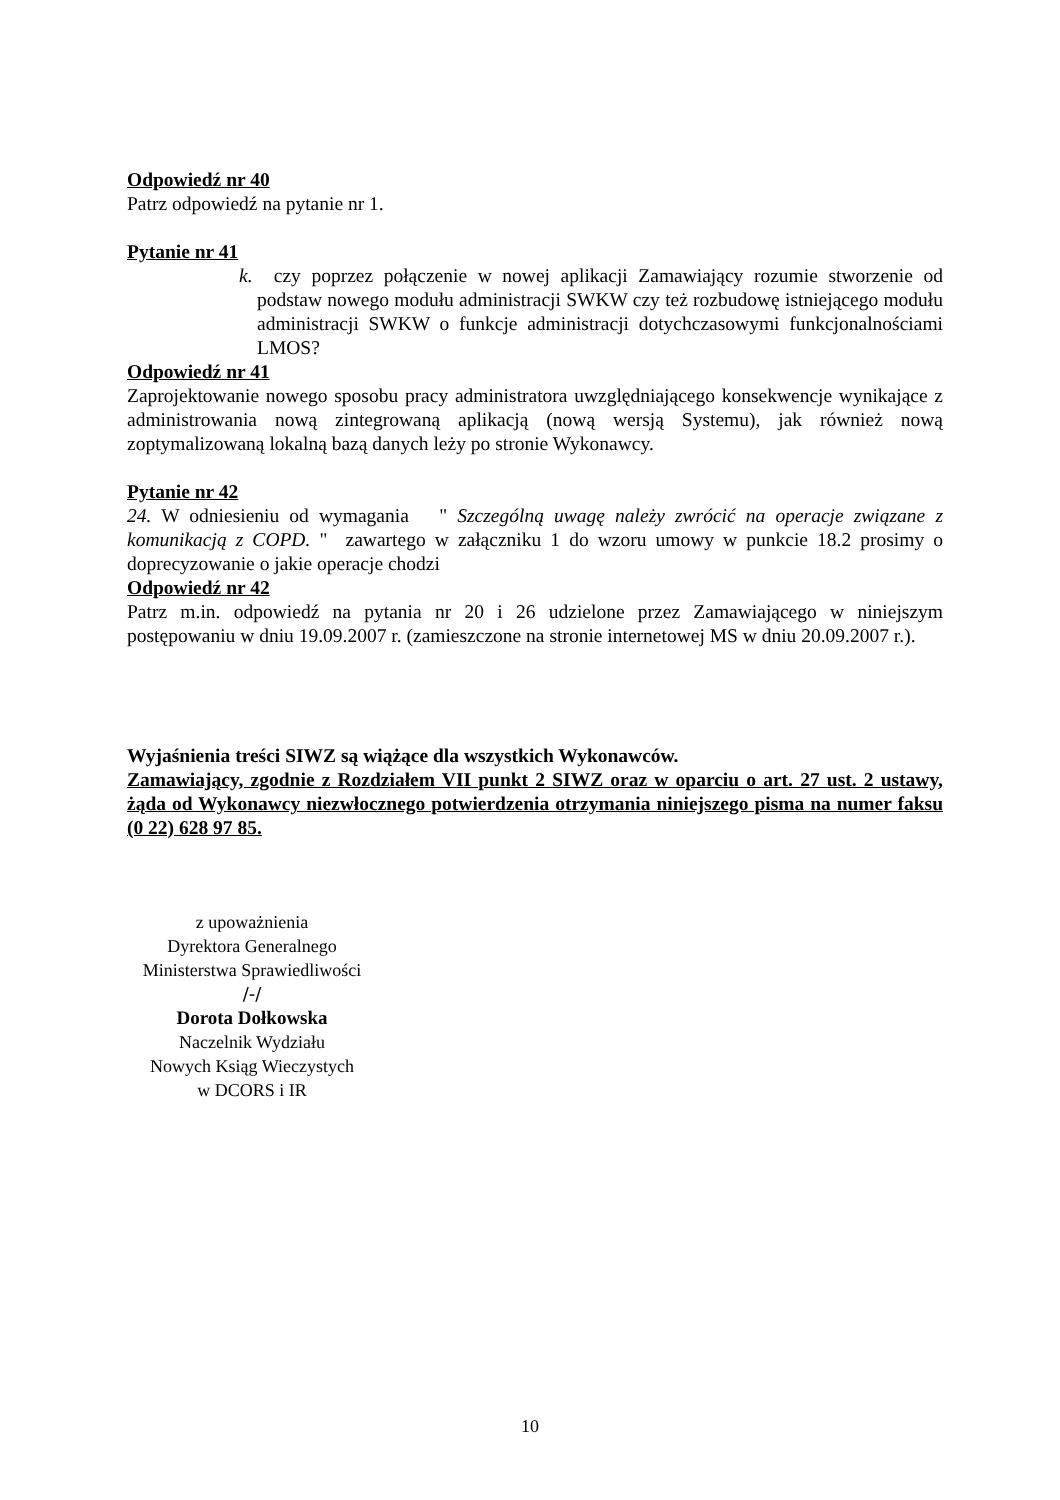Odpowiedź nr 40
Patrz odpowiedź na pytanie nr 1.
Pytanie nr 41
k. czy poprzez połączenie w nowej aplikacji Zamawiający rozumie stworzenie od podstaw nowego modułu administracji SWKW czy też rozbudowę istniejącego modułu administracji SWKW o funkcje administracji dotychczasowymi funkcjonalnościami LMOS?
Odpowiedź nr 41
Zaprojektowanie nowego sposobu pracy administratora uwzględniającego konsekwencje wynikające z administrowania nową zintegrowaną aplikacją (nową wersją Systemu), jak również nową zoptymalizowaną lokalną bazą danych leży po stronie Wykonawcy.
Pytanie nr 42
24. W odniesieniu od wymagania " Szczególną uwagę należy zwrócić na operacje związane z komunikacją z COPD. " zawartego w załączniku 1 do wzoru umowy w punkcie 18.2 prosimy o doprecyzowanie o jakie operacje chodzi
Odpowiedź nr 42
Patrz m.in. odpowiedź na pytania nr 20 i 26 udzielone przez Zamawiającego w niniejszym postępowaniu w dniu 19.09.2007 r. (zamieszczone na stronie internetowej MS w dniu 20.09.2007 r.).
Wyjaśnienia treści SIWZ są wiążące dla wszystkich Wykonawców.
Zamawiający, zgodnie z Rozdziałem VII punkt 2 SIWZ oraz w oparciu o art. 27 ust. 2 ustawy, żąda od Wykonawcy niezwłocznego potwierdzenia otrzymania niniejszego pisma na numer faksu (0 22) 628 97 85.
z upoważnienia
Dyrektora Generalnego
Ministerstwa Sprawiedliwości
/-/
Dorota Dołkowska
Naczelnik Wydziału
Nowych Ksiąg Wieczystych
w DCORS i IR
10